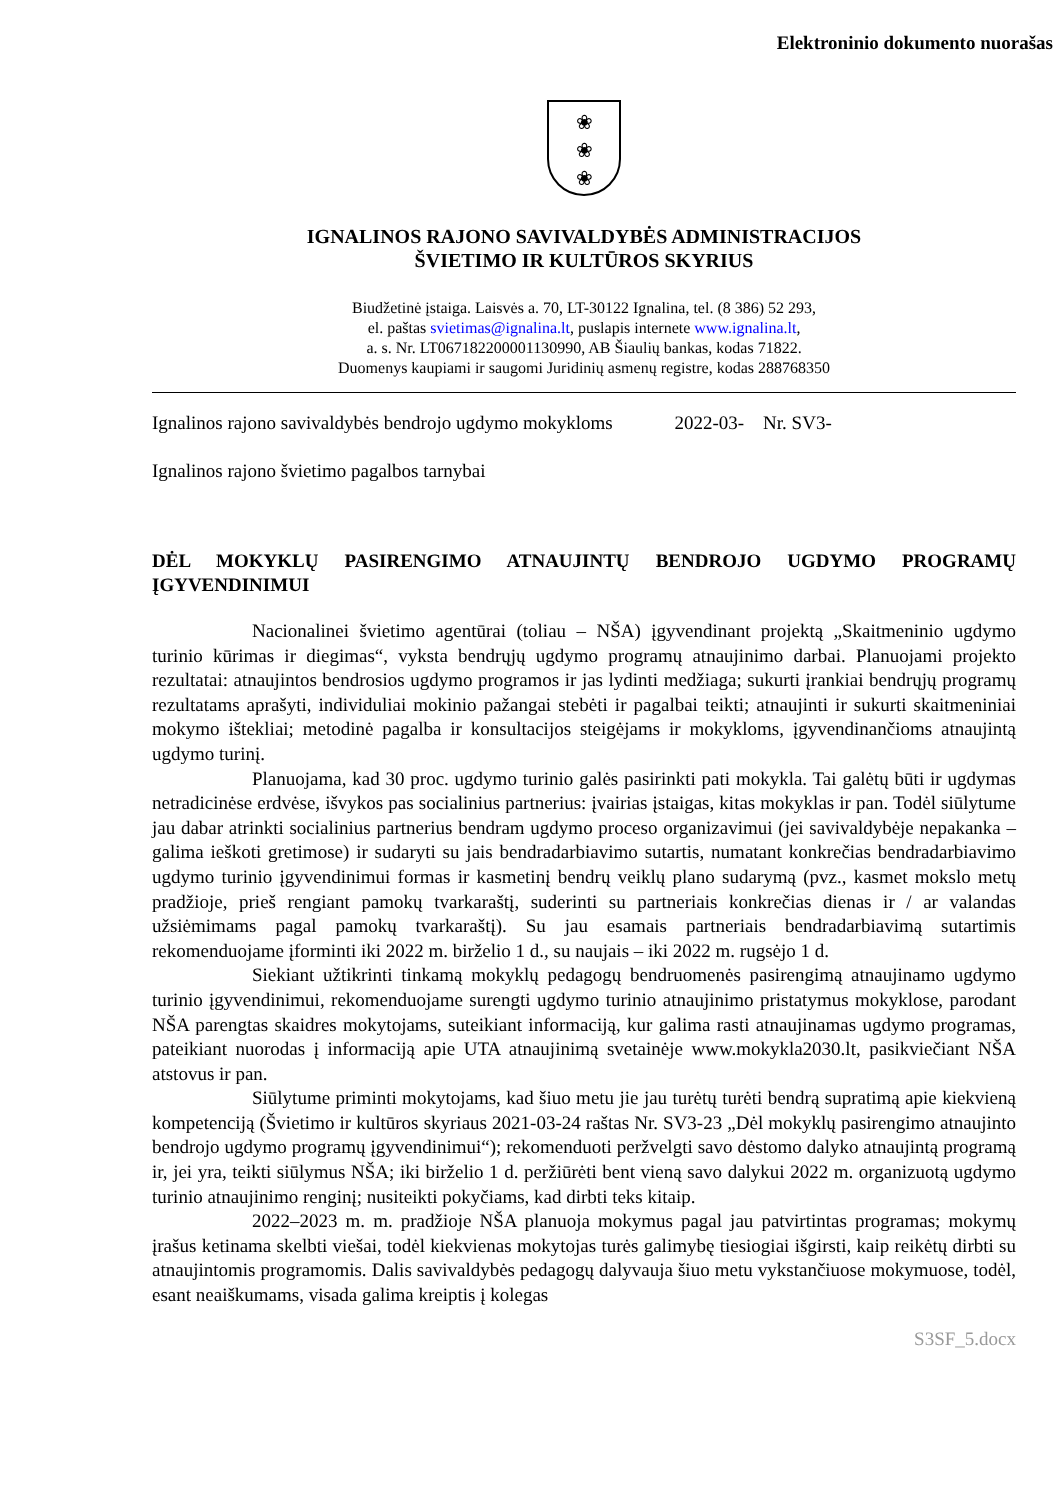Elektroninio dokumento nuorašas
❀
❀
❀
IGNALINOS RAJONO SAVIVALDYBĖS ADMINISTRACIJOS
ŠVIETIMO IR KULTŪROS SKYRIUS
Biudžetinė įstaiga. Laisvės a. 70, LT-30122 Ignalina, tel. (8 386) 52 293,
el. paštas svietimas@ignalina.lt, puslapis internete www.ignalina.lt,
a. s. Nr. LT067182200001130990, AB Šiaulių bankas, kodas 71822.
Duomenys kaupiami ir saugomi Juridinių asmenų registre, kodas 288768350
Ignalinos rajono savivaldybės bendrojo ugdymo mokykloms 2022-03- Nr. SV3-
Ignalinos rajono švietimo pagalbos tarnybai
DĖL MOKYKLŲ PASIRENGIMO ATNAUJINTŲ BENDROJO UGDYMO PROGRAMŲ ĮGYVENDINIMUI
Nacionalinei švietimo agentūrai (toliau – NŠA) įgyvendinant projektą „Skaitmeninio ugdymo turinio kūrimas ir diegimas“, vyksta bendrųjų ugdymo programų atnaujinimo darbai. Planuojami projekto rezultatai: atnaujintos bendrosios ugdymo programos ir jas lydinti medžiaga; sukurti įrankiai bendrųjų programų rezultatams aprašyti, individuliai mokinio pažangai stebėti ir pagalbai teikti; atnaujinti ir sukurti skaitmeniniai mokymo ištekliai; metodinė pagalba ir konsultacijos steigėjams ir mokykloms, įgyvendinančioms atnaujintą ugdymo turinį.
Planuojama, kad 30 proc. ugdymo turinio galės pasirinkti pati mokykla. Tai galėtų būti ir ugdymas netradicinėse erdvėse, išvykos pas socialinius partnerius: įvairias įstaigas, kitas mokyklas ir pan. Todėl siūlytume jau dabar atrinkti socialinius partnerius bendram ugdymo proceso organizavimui (jei savivaldybėje nepakanka – galima ieškoti gretimose) ir sudaryti su jais bendradarbiavimo sutartis, numatant konkrečias bendradarbiavimo ugdymo turinio įgyvendinimui formas ir kasmetinį bendrų veiklų plano sudarymą (pvz., kasmet mokslo metų pradžioje, prieš rengiant pamokų tvarkaraštį, suderinti su partneriais konkrečias dienas ir / ar valandas užsiėmimams pagal pamokų tvarkaraštį). Su jau esamais partneriais bendradarbiavimą sutartimis rekomenduojame įforminti iki 2022 m. birželio 1 d., su naujais – iki 2022 m. rugsėjo 1 d.
Siekiant užtikrinti tinkamą mokyklų pedagogų bendruomenės pasirengimą atnaujinamo ugdymo turinio įgyvendinimui, rekomenduojame surengti ugdymo turinio atnaujinimo pristatymus mokyklose, parodant NŠA parengtas skaidres mokytojams, suteikiant informaciją, kur galima rasti atnaujinamas ugdymo programas, pateikiant nuorodas į informaciją apie UTA atnaujinimą svetainėje www.mokykla2030.lt, pasikviečiant NŠA atstovus ir pan.
Siūlytume priminti mokytojams, kad šiuo metu jie jau turėtų turėti bendrą supratimą apie kiekvieną kompetenciją (Švietimo ir kultūros skyriaus 2021-03-24 raštas Nr. SV3-23 „Dėl mokyklų pasirengimo atnaujinto bendrojo ugdymo programų įgyvendinimui“); rekomenduoti peržvelgti savo dėstomo dalyko atnaujintą programą ir, jei yra, teikti siūlymus NŠA; iki birželio 1 d. peržiūrėti bent vieną savo dalykui 2022 m. organizuotą ugdymo turinio atnaujinimo renginį; nusiteikti pokyčiams, kad dirbti teks kitaip.
2022–2023 m. m. pradžioje NŠA planuoja mokymus pagal jau patvirtintas programas; mokymų įrašus ketinama skelbti viešai, todėl kiekvienas mokytojas turės galimybę tiesiogiai išgirsti, kaip reikėtų dirbti su atnaujintomis programomis. Dalis savivaldybės pedagogų dalyvauja šiuo metu vykstančiuose mokymuose, todėl, esant neaiškumams, visada galima kreiptis į kolegas
S3SF_5.docx